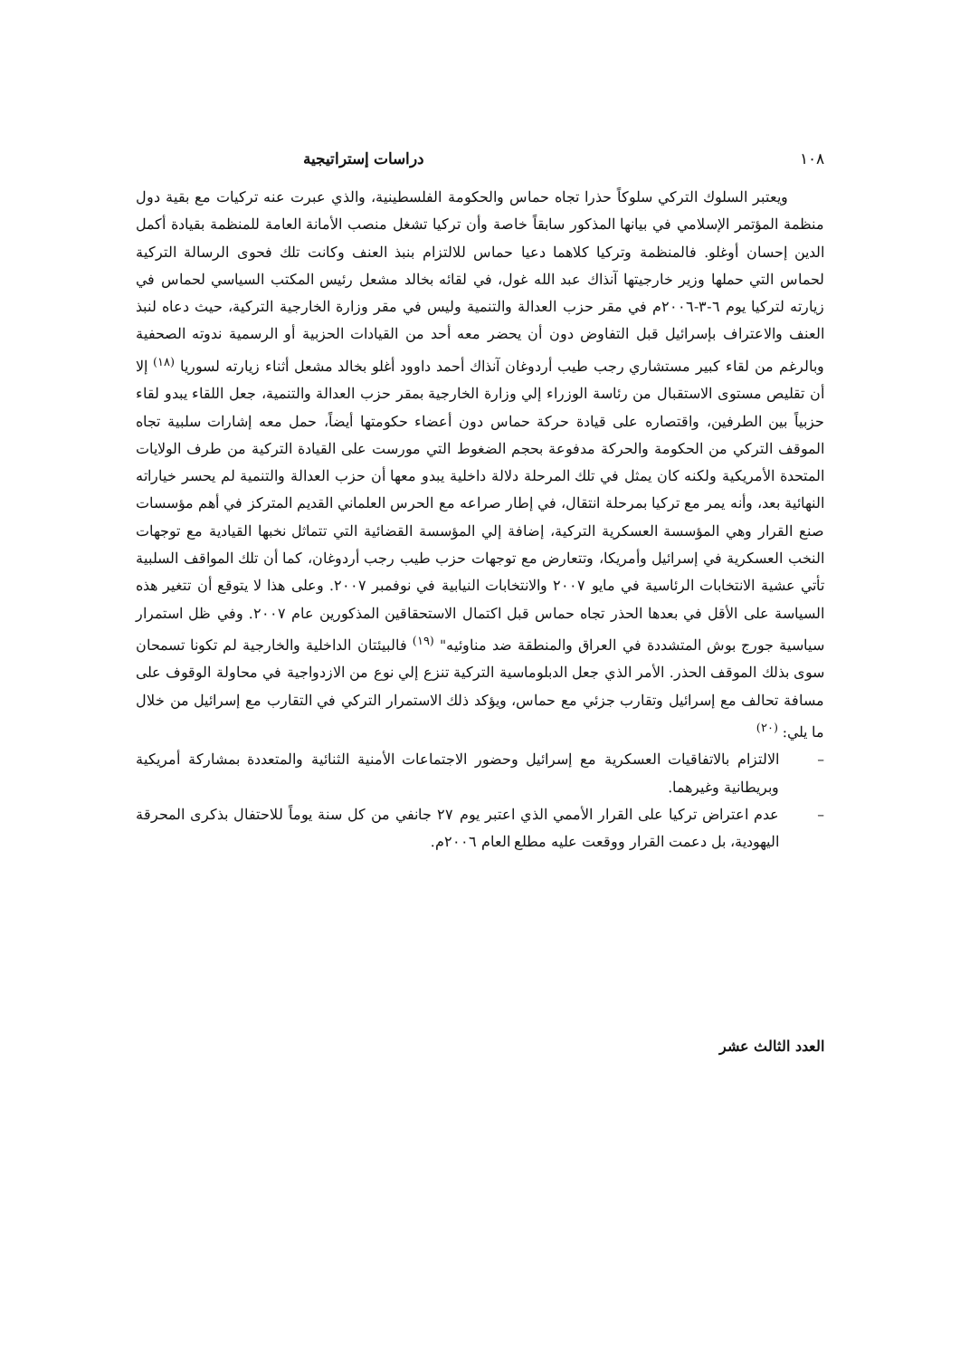١٠٨ دراسات إستراتيجية
ويعتبر السلوك التركي سلوكاً حذرا تجاه حماس والحكومة الفلسطينية، والذي عبرت عنه تركيات مع بقية دول منظمة المؤتمر الإسلامي في بيانها المذكور سابقاً خاصة وأن تركيا تشغل منصب الأمانة العامة للمنظمة بقيادة أكمل الدين إحسان أوغلو. فالمنظمة وتركيا كلاهما دعيا حماس للالتزام بنبذ العنف وكانت تلك فحوى الرسالة التركية لحماس التي حملها وزير خارجيتها آنذاك عبد الله غول، في لقائه بخالد مشعل رئيس المكتب السياسي لحماس في زيارته لتركيا يوم ٦-٣-٢٠٠٦م في مقر حزب العدالة والتنمية وليس في مقر وزارة الخارجية التركية، حيث دعاه لنبذ العنف والاعتراف بإسرائيل قبل التفاوض دون أن يحضر معه أحد من القيادات الحزبية أو الرسمية ندوته الصحفية وبالرغم من لقاء كبير مستشاري رجب طيب أردوغان آنذاك أحمد داوود أغلو بخالد مشعل أثناء زيارته لسوريا <sup>(١٨)</sup> إلا أن تقليص مستوى الاستقبال من رئاسة الوزراء إلي وزارة الخارجية بمقر حزب العدالة والتنمية، جعل اللقاء يبدو لقاء حزبياً بين الطرفين، واقتصاره على قيادة حركة حماس دون أعضاء حكومتها أيضاً، حمل معه إشارات سلبية تجاه الموقف التركي من الحكومة والحركة مدفوعة بحجم الضغوط التي مورست على القيادة التركية من طرف الولايات المتحدة الأمريكية ولكنه كان يمثل في تلك المرحلة دلالة داخلية يبدو معها أن حزب العدالة والتنمية لم يحسر خياراته النهائية بعد، وأنه يمر مع تركيا بمرحلة انتقال، في إطار صراعه مع الحرس العلماني القديم المتركز في أهم مؤسسات صنع القرار وهي المؤسسة العسكرية التركية، إضافة إلي المؤسسة القضائية التي تتماثل نخبها القيادية مع توجهات النخب العسكرية في إسرائيل وأمريكا، وتتعارض مع توجهات حزب طيب رجب أردوغان، كما أن تلك المواقف السلبية تأتي عشية الانتخابات الرئاسية في مايو ٢٠٠٧ والانتخابات النيابية في نوفمبر ٢٠٠٧. وعلى هذا لا يتوقع أن تتغير هذه السياسة على الأقل في بعدها الحذر تجاه حماس قبل اكتمال الاستحقاقين المذكورين عام ٢٠٠٧. وفي ظل استمرار سياسية جورج بوش المتشددة في العراق والمنطقة ضد مناوئيه" <sup>(١٩)</sup> فالبيئتان الداخلية والخارجية لم تكونا تسمحان سوى بذلك الموقف الحذر. الأمر الذي جعل الدبلوماسية التركية تنزع إلي نوع من الازدواجية في محاولة الوقوف على مسافة تحالف مع إسرائيل وتقارب جزئي مع حماس، ويؤكد ذلك الاستمرار التركي في التقارب مع إسرائيل من خلال ما يلي: <sup>(٢٠)</sup>
– الالتزام بالاتفاقيات العسكرية مع إسرائيل وحضور الاجتماعات الأمنية الثنائية والمتعددة بمشاركة أمريكية وبريطانية وغيرهما.
– عدم اعتراض تركيا على القرار الأممي الذي اعتبر يوم ٢٧ جانفي من كل سنة يوماً للاحتفال بذكرى المحرقة اليهودية، بل دعمت القرار ووقعت عليه مطلع العام ٢٠٠٦م.
العدد الثالث عشر